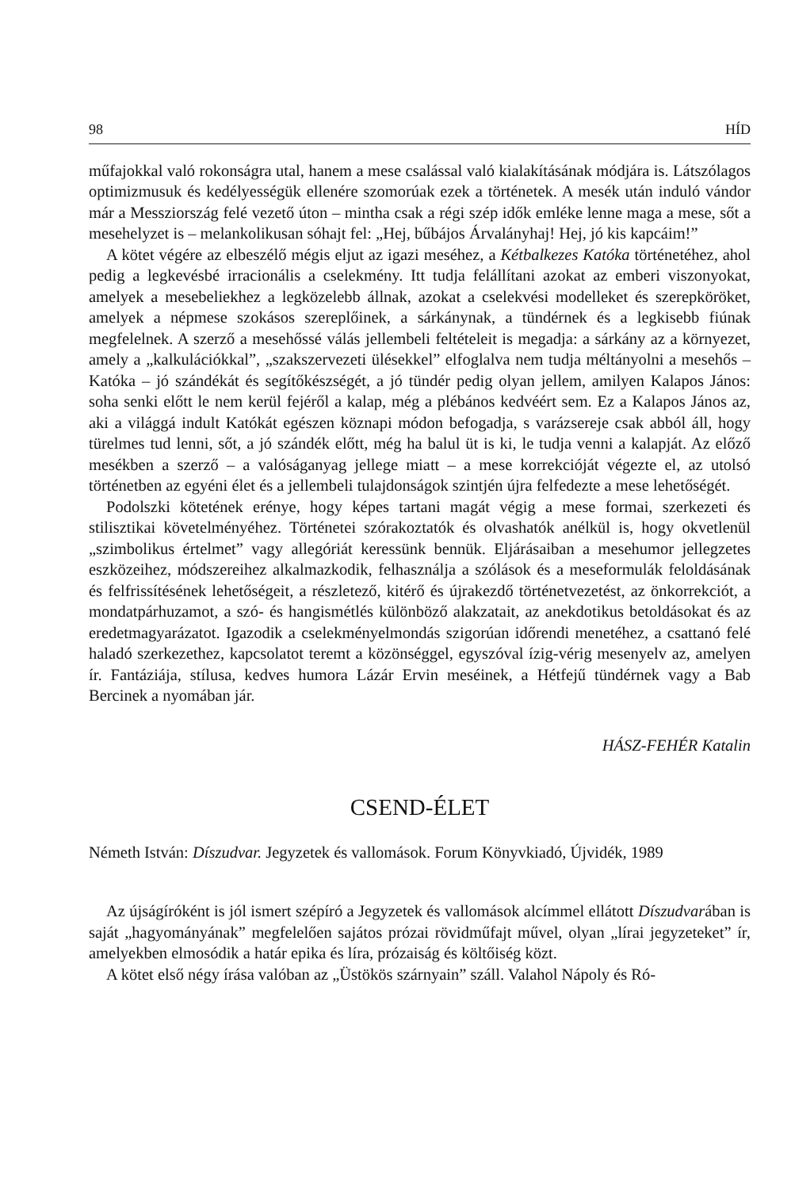98 HÍD
műfajokkal való rokonságra utal, hanem a mese csalással való kialakításának módjára is. Látszólagos optimizmusuk és kedélyességük ellenére szomorúak ezek a történetek. A mesék után induló vándor már a Messziország felé vezető úton – mintha csak a régi szép idők emléke lenne maga a mese, sőt a mesehelyzet is – melankolikusan sóhajt fel: „Hej, bűbájos Árvalányhaj! Hej, jó kis kapcáim!”
A kötet végére az elbeszélő mégis eljut az igazi meséhez, a Kétbalkezes Katóka történetéhez, ahol pedig a legkevésbé irracionális a cselekmény. Itt tudja felállítani azokat az emberi viszonyokat, amelyek a mesebeliekhez a legközelebb állnak, azokat a cselekvési modelleket és szerepköröket, amelyek a népmese szokásos szereplőinek, a sárkánynak, a tündérnek és a legkisebb fiúnak megfelelnek. A szerző a mesehőssé válás jellembeli feltételeit is megadja: a sárkány az a környezet, amely a „kalkulációkkal”, „szakszervezeti ülésekkel” elfoglalva nem tudja méltányolni a mesehős – Katóka – jó szándékát és segítőkészségét, a jó tündér pedig olyan jellem, amilyen Kalapos János: soha senki előtt le nem kerül fejéről a kalap, még a plébános kedvéért sem. Ez a Kalapos János az, aki a világgá indult Katókát egészen köznapi módon befogadja, s varázsereje csak abból áll, hogy türelmes tud lenni, sőt, a jó szándék előtt, még ha balul üt is ki, le tudja venni a kalapját. Az előző mesékben a szerző – a valóságanyag jellege miatt – a mese korrekcióját végezte el, az utolsó történetben az egyéni élet és a jellembeli tulajdonságok szintjén újra felfedezte a mese lehetőségét.
Podolszki kötetének erénye, hogy képes tartani magát végig a mese formai, szerkezeti és stilisztikai követelményéhez. Történetei szórakoztatók és olvashatók anélkül is, hogy okvetlenül „szimbolikus értelmet” vagy allegóriát keressünk bennük. Eljárásaiban a mesehumor jellegzetes eszközeihez, módszereihez alkalmazkodik, felhasználja a szólások és a meseformulák feloldásának és felfrissítésének lehetőségeit, a részletező, kitérő és újrakezdő történetvezetést, az önkorrekciót, a mondatpárhuzamot, a szó- és hangismétlés különböző alakzatait, az anekdotikus betoldásokat és az eredetmagyarázatot. Igazodik a cselekményelmondás szigorúan időrendi menetéhez, a csattanó felé haladó szerkezethez, kapcsolatot teremt a közönséggel, egyszóval ízig-vérig mesenyelv az, amelyen ír. Fantáziája, stílusa, kedves humora Lázár Ervin meséinek, a Hétfejű tündérnek vagy a Bab Bercinek a nyomában jár.
HÁSZ-FEHÉR Katalin
CSEND-ÉLET
Németh István: Díszudvar. Jegyzetek és vallomások. Forum Könyvkiadó, Újvidék, 1989
Az újságíróként is jól ismert szépíró a Jegyzetek és vallomások alcímmel ellátott Díszudvarában is saját „hagyományának” megfelelően sajátos prózai rövidműfajt művel, olyan „lírai jegyzeteket” ír, amelyekben elmosódik a határ epika és líra, prózaiság és költőiség közt.
A kötet első négy írása valóban az „Üstökös szárnyain” száll. Valahol Nápoly és Ró-